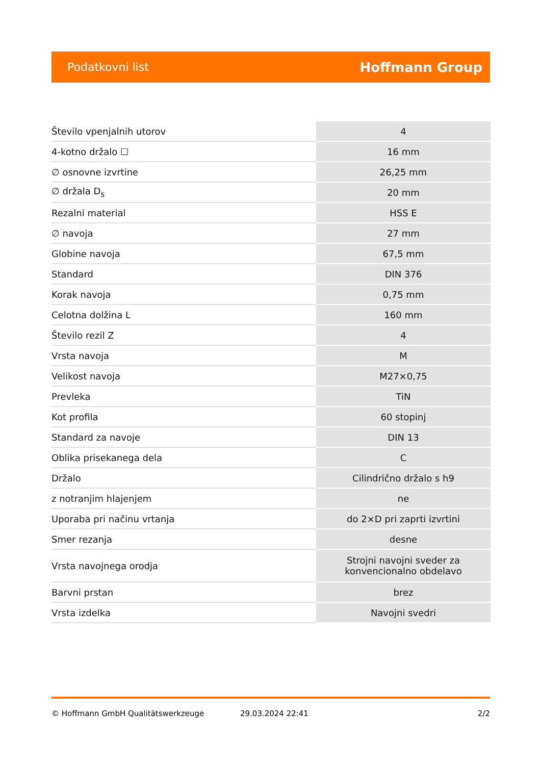Podatkovni list Hoffmann Group
| Število vpenjalnih utorov | 4 |
| 4-kotno držalo ☐ | 16 mm |
| ∅ osnovne izvrtine | 26,25 mm |
| ∅ držala D<sub>s</sub> | 20 mm |
| Rezalni material | HSS E |
| ∅ navoja | 27 mm |
| Globine navoja | 67,5 mm |
| Standard | DIN 376 |
| Korak navoja | 0,75 mm |
| Celotna dolžina L | 160 mm |
| Število rezil Z | 4 |
| Vrsta navoja | M |
| Velikost navoja | M27×0,75 |
| Prevleka | TiN |
| Kot profila | 60 stopinj |
| Standard za navoje | DIN 13 |
| Oblika prisekanega dela | C |
| Držalo | Cilindrično držalo s h9 |
| z notranjim hlajenjem | ne |
| Uporaba pri načinu vrtanja | do 2×D pri zaprti izvrtini |
| Smer rezanja | desne |
| Vrsta navojnega orodja | Strojni navojni sveder za konvencionalno obdelavo |
| Barvni prstan | brez |
| Vrsta izdelka | Navojni svedri |
© Hoffmann GmbH Qualitätswerkzeuge 29.03.2024 22:41 2/2